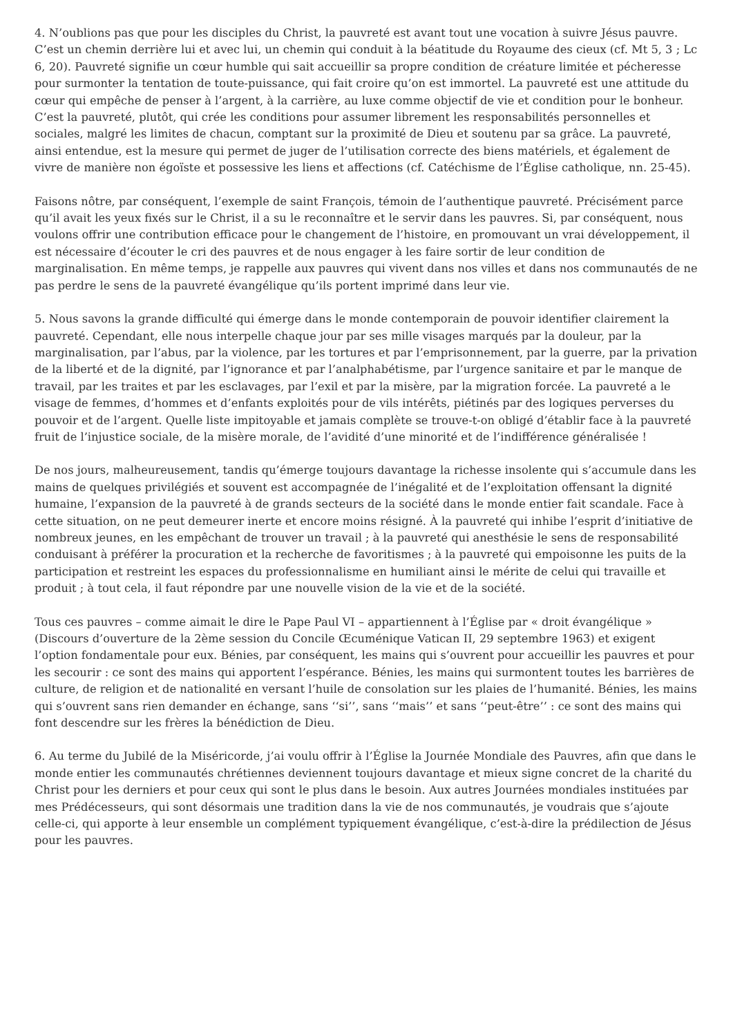4. N’oublions pas que pour les disciples du Christ, la pauvreté est avant tout une vocation à suivre Jésus pauvre. C’est un chemin derrière lui et avec lui, un chemin qui conduit à la béatitude du Royaume des cieux (cf. Mt 5, 3 ; Lc 6, 20). Pauvreté signifie un cœur humble qui sait accueillir sa propre condition de créature limitée et pécheresse pour surmonter la tentation de toute-puissance, qui fait croire qu’on est immortel. La pauvreté est une attitude du cœur qui empêche de penser à l’argent, à la carrière, au luxe comme objectif de vie et condition pour le bonheur. C’est la pauvreté, plutôt, qui crée les conditions pour assumer librement les responsabilités personnelles et sociales, malgré les limites de chacun, comptant sur la proximité de Dieu et soutenu par sa grâce. La pauvreté, ainsi entendue, est la mesure qui permet de juger de l’utilisation correcte des biens matériels, et également de vivre de manière non égoïste et possessive les liens et affections (cf. Catéchisme de l’Église catholique, nn. 25-45).
Faisons nôtre, par conséquent, l’exemple de saint François, témoin de l’authentique pauvreté. Précisément parce qu’il avait les yeux fixés sur le Christ, il a su le reconnaître et le servir dans les pauvres. Si, par conséquent, nous voulons offrir une contribution efficace pour le changement de l’histoire, en promouvant un vrai développement, il est nécessaire d’écouter le cri des pauvres et de nous engager à les faire sortir de leur condition de marginalisation. En même temps, je rappelle aux pauvres qui vivent dans nos villes et dans nos communautés de ne pas perdre le sens de la pauvreté évangélique qu’ils portent imprimé dans leur vie.
5. Nous savons la grande difficulté qui émerge dans le monde contemporain de pouvoir identifier clairement la pauvreté. Cependant, elle nous interpelle chaque jour par ses mille visages marqués par la douleur, par la marginalisation, par l’abus, par la violence, par les tortures et par l’emprisonnement, par la guerre, par la privation de la liberté et de la dignité, par l’ignorance et par l’analphabétisme, par l’urgence sanitaire et par le manque de travail, par les traites et par les esclavages, par l’exil et par la misère, par la migration forcée. La pauvreté a le visage de femmes, d’hommes et d’enfants exploités pour de vils intérêts, piétinés par des logiques perverses du pouvoir et de l’argent. Quelle liste impitoyable et jamais complète se trouve-t-on obligé d’établir face à la pauvreté fruit de l’injustice sociale, de la misère morale, de l’avidité d’une minorité et de l’indifférence généralisée !
De nos jours, malheureusement, tandis qu’émerge toujours davantage la richesse insolente qui s’accumule dans les mains de quelques privilégiés et souvent est accompagnée de l’inégalité et de l’exploitation offensant la dignité humaine, l’expansion de la pauvreté à de grands secteurs de la société dans le monde entier fait scandale. Face à cette situation, on ne peut demeurer inerte et encore moins résigné. À la pauvreté qui inhibe l’esprit d’initiative de nombreux jeunes, en les empêchant de trouver un travail ; à la pauvreté qui anesthésie le sens de responsabilité conduisant à préférer la procuration et la recherche de favoritismes ; à la pauvreté qui empoisonne les puits de la participation et restreint les espaces du professionnalisme en humiliant ainsi le mérite de celui qui travaille et produit ; à tout cela, il faut répondre par une nouvelle vision de la vie et de la société.
Tous ces pauvres – comme aimait le dire le Pape Paul VI – appartiennent à l’Église par « droit évangélique » (Discours d’ouverture de la 2ème session du Concile Œcuménique Vatican II, 29 septembre 1963) et exigent l’option fondamentale pour eux. Bénies, par conséquent, les mains qui s’ouvrent pour accueillir les pauvres et pour les secourir : ce sont des mains qui apportent l’espérance. Bénies, les mains qui surmontent toutes les barrières de culture, de religion et de nationalité en versant l’huile de consolation sur les plaies de l’humanité. Bénies, les mains qui s’ouvrent sans rien demander en échange, sans ‘‘si’’, sans ‘‘mais’’ et sans ‘‘peut-être’’ : ce sont des mains qui font descendre sur les frères la bénédiction de Dieu.
6. Au terme du Jubilé de la Miséricorde, j’ai voulu offrir à l’Église la Journée Mondiale des Pauvres, afin que dans le monde entier les communautés chrétiennes deviennent toujours davantage et mieux signe concret de la charité du Christ pour les derniers et pour ceux qui sont le plus dans le besoin. Aux autres Journées mondiales instituées par mes Prédécesseurs, qui sont désormais une tradition dans la vie de nos communautés, je voudrais que s’ajoute celle-ci, qui apporte à leur ensemble un complément typiquement évangélique, c’est-à-dire la prédilection de Jésus pour les pauvres.